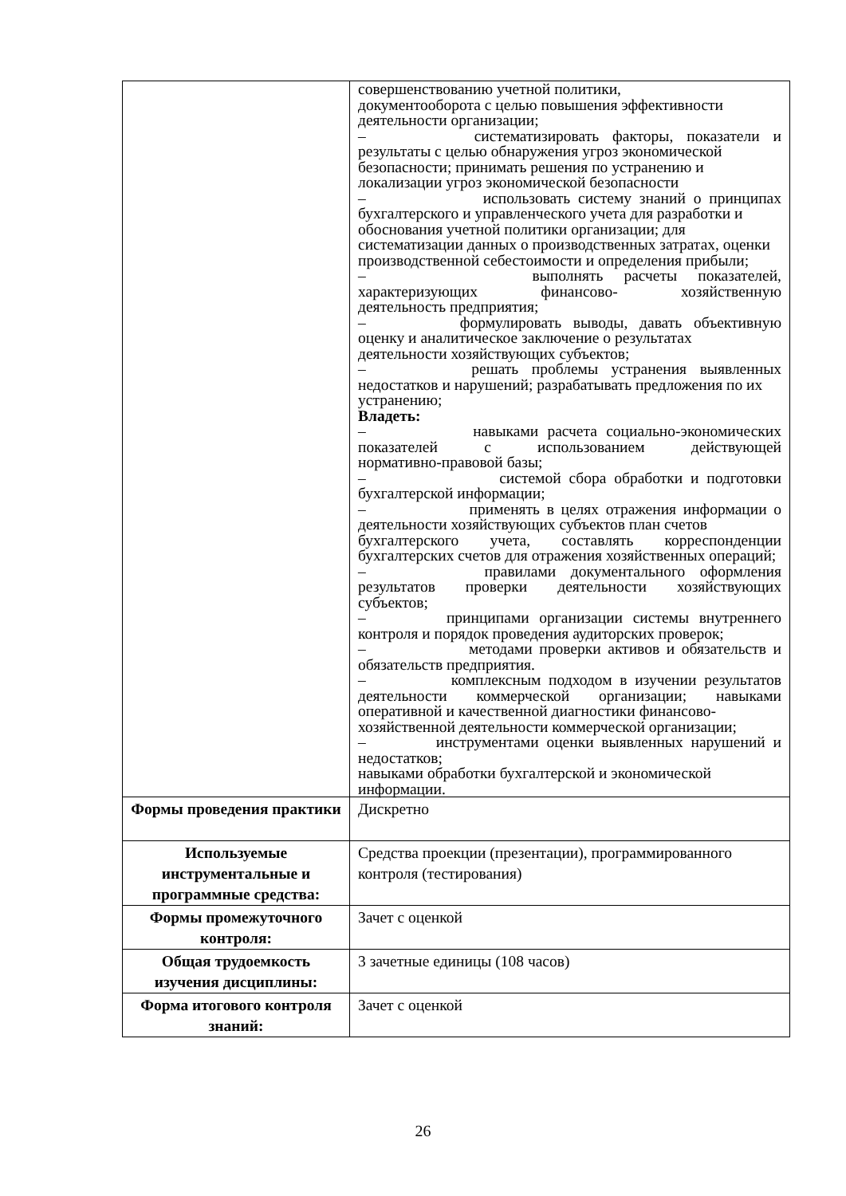| | совершенствованию учетной политики, документооборота с целью повышения эффективности деятельности организации; – систематизировать факторы, показатели и результаты с целью обнаружения угроз экономической безопасности; принимать решения по устранению и локализации угроз экономической безопасности – использовать систему знаний о принципах бухгалтерского и управленческого учета для разработки и обоснования учетной политики организации; для систематизации данных о производственных затратах, оценки производственной себестоимости и определения прибыли; – выполнять расчеты показателей, характеризующих финансово- хозяйственную деятельность предприятия; – формулировать выводы, давать объективную оценку и аналитическое заключение о результатах деятельности хозяйствующих субъектов; – решать проблемы устранения выявленных недостатков и нарушений; разрабатывать предложения по их устранению; Владеть: – навыками расчета социально-экономических показателей с использованием действующей нормативно-правовой базы; – системой сбора обработки и подготовки бухгалтерской информации; – применять в целях отражения информации о деятельности хозяйствующих субъектов план счетов бухгалтерского учета, составлять корреспонденции бухгалтерских счетов для отражения хозяйственных операций; – правилами документального оформления результатов проверки деятельности хозяйствующих субъектов; – принципами организации системы внутреннего контроля и порядок проведения аудиторских проверок; – методами проверки активов и обязательств и обязательств предприятия. – комплексным подходом в изучении результатов деятельности коммерческой организации; навыками оперативной и качественной диагностики финансово-хозяйственной деятельности коммерческой организации; – инструментами оценки выявленных нарушений и недостатков; навыками обработки бухгалтерской и экономической информации. |
| Формы проведения практики | Дискретно |
| Используемые инструментальные и программные средства: | Средства проекции (презентации), программированного контроля (тестирования) |
| Формы промежуточного контроля: | Зачет с оценкой |
| Общая трудоемкость изучения дисциплины: | 3 зачетные единицы (108 часов) |
| Форма итогового контроля знаний: | Зачет с оценкой |
26